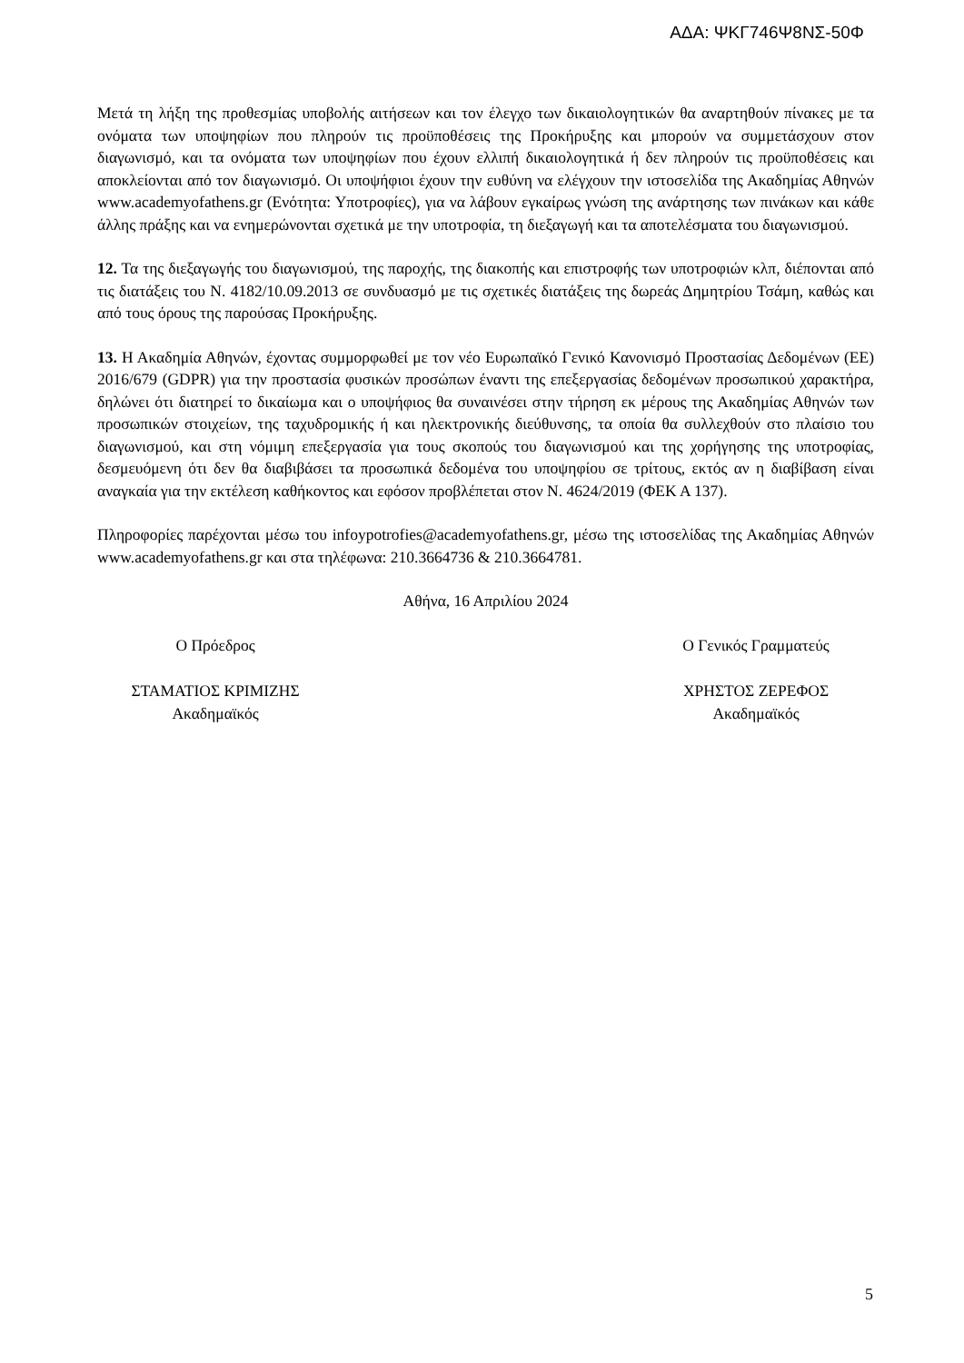ΑΔΑ: ΨΚΓ746Ψ8ΝΣ-50Φ
Μετά τη λήξη της προθεσμίας υποβολής αιτήσεων και τον έλεγχο των δικαιολογητικών θα αναρτηθούν πίνακες με τα ονόματα των υποψηφίων που πληρούν τις προϋποθέσεις της Προκήρυξης και μπορούν να συμμετάσχουν στον διαγωνισμό, και τα ονόματα των υποψηφίων που έχουν ελλιπή δικαιολογητικά ή δεν πληρούν τις προϋποθέσεις και αποκλείονται από τον διαγωνισμό. Οι υποψήφιοι έχουν την ευθύνη να ελέγχουν την ιστοσελίδα της Ακαδημίας Αθηνών www.academyofathens.gr (Ενότητα: Υποτροφίες), για να λάβουν εγκαίρως γνώση της ανάρτησης των πινάκων και κάθε άλλης πράξης και να ενημερώνονται σχετικά με την υποτροφία, τη διεξαγωγή και τα αποτελέσματα του διαγωνισμού.
12. Τα της διεξαγωγής του διαγωνισμού, της παροχής, της διακοπής και επιστροφής των υποτροφιών κλπ, διέπονται από τις διατάξεις του Ν. 4182/10.09.2013 σε συνδυασμό με τις σχετικές διατάξεις της δωρεάς Δημητρίου Τσάμη, καθώς και από τους όρους της παρούσας Προκήρυξης.
13. Η Ακαδημία Αθηνών, έχοντας συμμορφωθεί με τον νέο Ευρωπαϊκό Γενικό Κανονισμό Προστασίας Δεδομένων (ΕΕ) 2016/679 (GDPR) για την προστασία φυσικών προσώπων έναντι της επεξεργασίας δεδομένων προσωπικού χαρακτήρα, δηλώνει ότι διατηρεί το δικαίωμα και ο υποψήφιος θα συναινέσει στην τήρηση εκ μέρους της Ακαδημίας Αθηνών των προσωπικών στοιχείων, της ταχυδρομικής ή και ηλεκτρονικής διεύθυνσης, τα οποία θα συλλεχθούν στο πλαίσιο του διαγωνισμού, και στη νόμιμη επεξεργασία για τους σκοπούς του διαγωνισμού και της χορήγησης της υποτροφίας, δεσμευόμενη ότι δεν θα διαβιβάσει τα προσωπικά δεδομένα του υποψηφίου σε τρίτους, εκτός αν η διαβίβαση είναι αναγκαία για την εκτέλεση καθήκοντος και εφόσον προβλέπεται στον Ν. 4624/2019 (ΦΕΚ Α 137).
Πληροφορίες παρέχονται μέσω του infoypotrofies@academyofathens.gr, μέσω της ιστοσελίδας της Ακαδημίας Αθηνών www.academyofathens.gr και στα τηλέφωνα: 210.3664736 & 210.3664781.
Αθήνα, 16 Απριλίου 2024
Ο Πρόεδρος Ο Γενικός Γραμματεύς
ΣΤΑΜΑΤΙΟΣ ΚΡΙΜΙΖΗΣ
Ακαδημαϊκός
ΧΡΗΣΤΟΣ ΖΕΡΕΦΟΣ
Ακαδημαϊκός
5